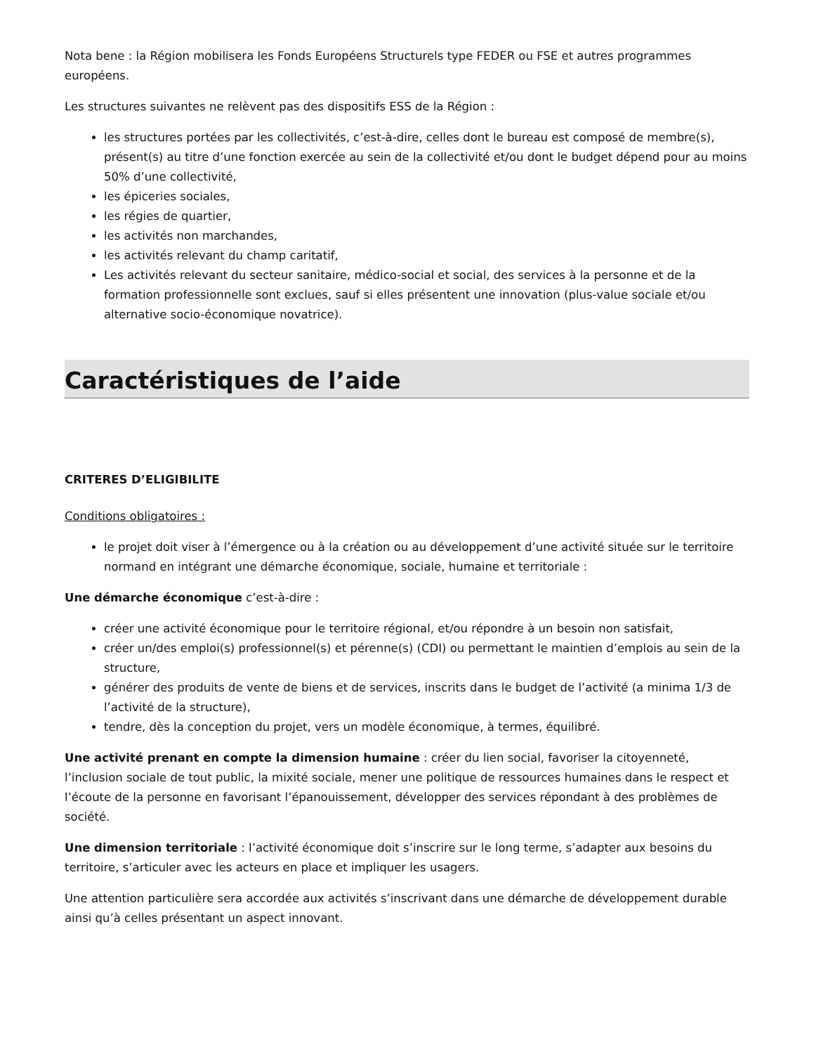Nota bene : la Région mobilisera les Fonds Européens Structurels type FEDER ou FSE et autres programmes européens.
Les structures suivantes ne relèvent pas des dispositifs ESS de la Région :
les structures portées par les collectivités, c’est-à-dire, celles dont le bureau est composé de membre(s), présent(s) au titre d’une fonction exercée au sein de la collectivité et/ou dont le budget dépend pour au moins 50% d’une collectivité,
les épiceries sociales,
les régies de quartier,
les activités non marchandes,
les activités relevant du champ caritatif,
Les activités relevant du secteur sanitaire, médico-social et social, des services à la personne et de la formation professionnelle sont exclues, sauf si elles présentent une innovation (plus-value sociale et/ou alternative socio-économique novatrice).
Caractéristiques de l’aide
CRITERES D’ELIGIBILITE
Conditions obligatoires :
le projet doit viser à l’émergence ou à la création ou au développement d’une activité située sur le territoire normand en intégrant une démarche économique, sociale, humaine et territoriale :
Une démarche économique c’est-à-dire :
créer une activité économique pour le territoire régional, et/ou répondre à un besoin non satisfait,
créer un/des emploi(s) professionnel(s) et pérenne(s) (CDI) ou permettant le maintien d’emplois au sein de la structure,
générer des produits de vente de biens et de services, inscrits dans le budget de l’activité (a minima 1/3 de l’activité de la structure),
tendre, dès la conception du projet, vers un modèle économique, à termes, équilibré.
Une activité prenant en compte la dimension humaine : créer du lien social, favoriser la citoyenneté, l’inclusion sociale de tout public, la mixité sociale, mener une politique de ressources humaines dans le respect et l’écoute de la personne en favorisant l’épanouissement, développer des services répondant à des problèmes de société.
Une dimension territoriale : l’activité économique doit s’inscrire sur le long terme, s’adapter aux besoins du territoire, s’articuler avec les acteurs en place et impliquer les usagers.
Une attention particulière sera accordée aux activités s’inscrivant dans une démarche de développement durable ainsi qu’à celles présentant un aspect innovant.